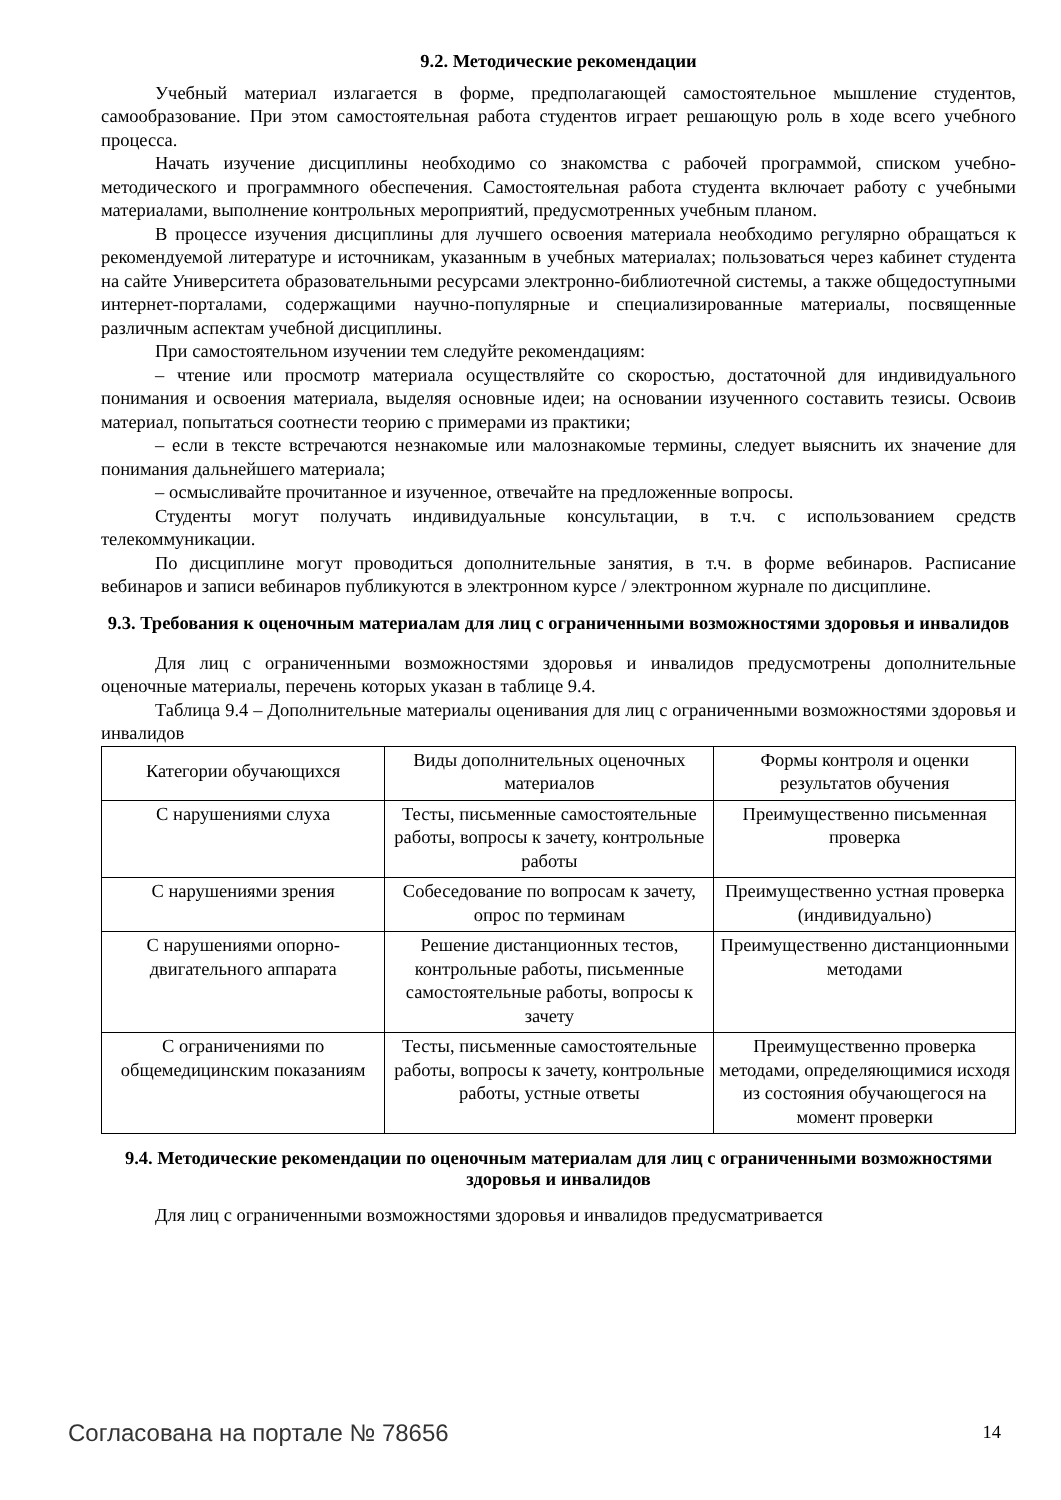9.2. Методические рекомендации
Учебный материал излагается в форме, предполагающей самостоятельное мышление студентов, самообразование. При этом самостоятельная работа студентов играет решающую роль в ходе всего учебного процесса.
Начать изучение дисциплины необходимо со знакомства с рабочей программой, списком учебно-методического и программного обеспечения. Самостоятельная работа студента включает работу с учебными материалами, выполнение контрольных мероприятий, предусмотренных учебным планом.
В процессе изучения дисциплины для лучшего освоения материала необходимо регулярно обращаться к рекомендуемой литературе и источникам, указанным в учебных материалах; пользоваться через кабинет студента на сайте Университета образовательными ресурсами электронно-библиотечной системы, а также общедоступными интернет-порталами, содержащими научно-популярные и специализированные материалы, посвященные различным аспектам учебной дисциплины.
При самостоятельном изучении тем следуйте рекомендациям:
– чтение или просмотр материала осуществляйте со скоростью, достаточной для индивидуального понимания и освоения материала, выделяя основные идеи; на основании изученного составить тезисы. Освоив материал, попытаться соотнести теорию с примерами из практики;
– если в тексте встречаются незнакомые или малознакомые термины, следует выяснить их значение для понимания дальнейшего материала;
– осмысливайте прочитанное и изученное, отвечайте на предложенные вопросы.
Студенты могут получать индивидуальные консультации, в т.ч. с использованием средств телекоммуникации.
По дисциплине могут проводиться дополнительные занятия, в т.ч. в форме вебинаров. Расписание вебинаров и записи вебинаров публикуются в электронном курсе / электронном журнале по дисциплине.
9.3. Требования к оценочным материалам для лиц с ограниченными возможностями здоровья и инвалидов
Для лиц с ограниченными возможностями здоровья и инвалидов предусмотрены дополнительные оценочные материалы, перечень которых указан в таблице 9.4.
Таблица 9.4 – Дополнительные материалы оценивания для лиц с ограниченными возможностями здоровья и инвалидов
| Категории обучающихся | Виды дополнительных оценочных материалов | Формы контроля и оценки результатов обучения |
| С нарушениями слуха | Тесты, письменные самостоятельные работы, вопросы к зачету, контрольные работы | Преимущественно письменная проверка |
| С нарушениями зрения | Собеседование по вопросам к зачету, опрос по терминам | Преимущественно устная проверка (индивидуально) |
| С нарушениями опорно-двигательного аппарата | Решение дистанционных тестов, контрольные работы, письменные самостоятельные работы, вопросы к зачету | Преимущественно дистанционными методами |
| С ограничениями по общемедицинским показаниям | Тесты, письменные самостоятельные работы, вопросы к зачету, контрольные работы, устные ответы | Преимущественно проверка методами, определяющимися исходя из состояния обучающегося на момент проверки |
9.4. Методические рекомендации по оценочным материалам для лиц с ограниченными возможностями здоровья и инвалидов
Для лиц с ограниченными возможностями здоровья и инвалидов предусматривается
Согласована на портале № 78656 14